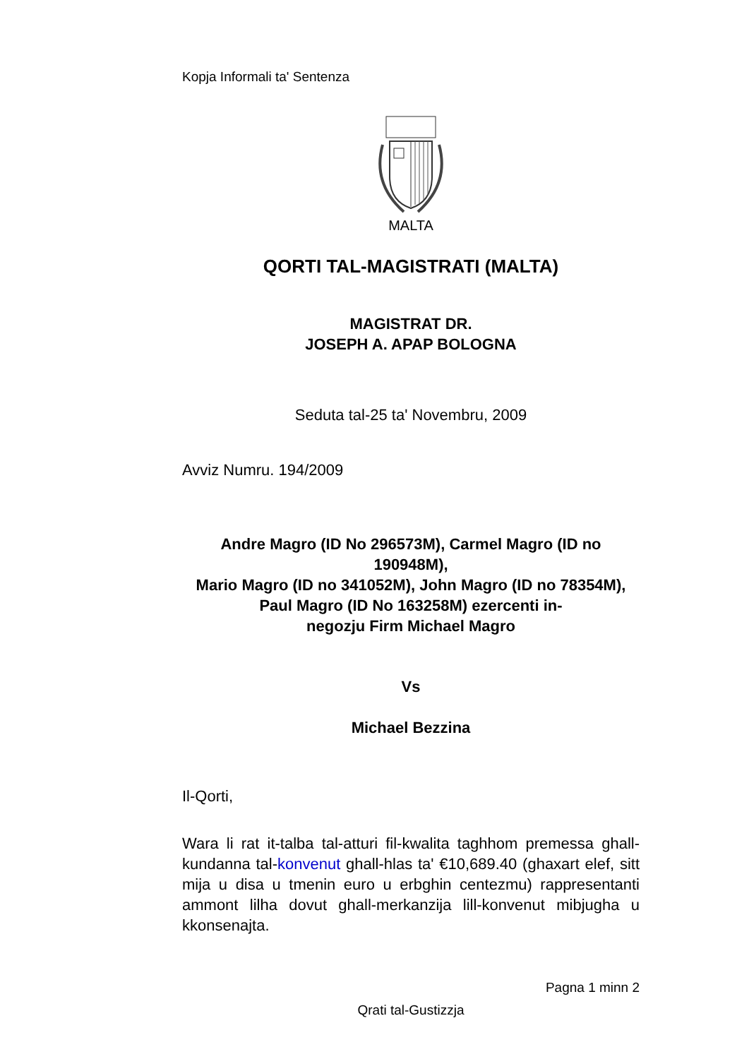Kopja Informali ta' Sentenza
MALTA
QORTI TAL-MAGISTRATI (MALTA)
MAGISTRAT DR.
JOSEPH A. APAP BOLOGNA
Seduta tal-25 ta' Novembru, 2009
Avviz Numru. 194/2009
Andre Magro (ID No 296573M), Carmel Magro (ID no 190948M),
Mario Magro (ID no 341052M), John Magro (ID no 78354M),
Paul Magro (ID No 163258M) ezercenti in-
negozju Firm Michael Magro
Vs
Michael Bezzina
Il-Qorti,
Wara li rat it-talba tal-atturi fil-kwalita taghhom premessa ghall-kundanna tal-konvenut ghall-hlas ta' €10,689.40 (ghaxart elef, sitt mija u disa u tmenin euro u erbghin centezmu) rappresentanti ammont lilha dovut ghall-merkanzija lill-konvenut mibjugha u kkonsenajta.
Pagna 1 minn 2
Qrati tal-Gustizzja